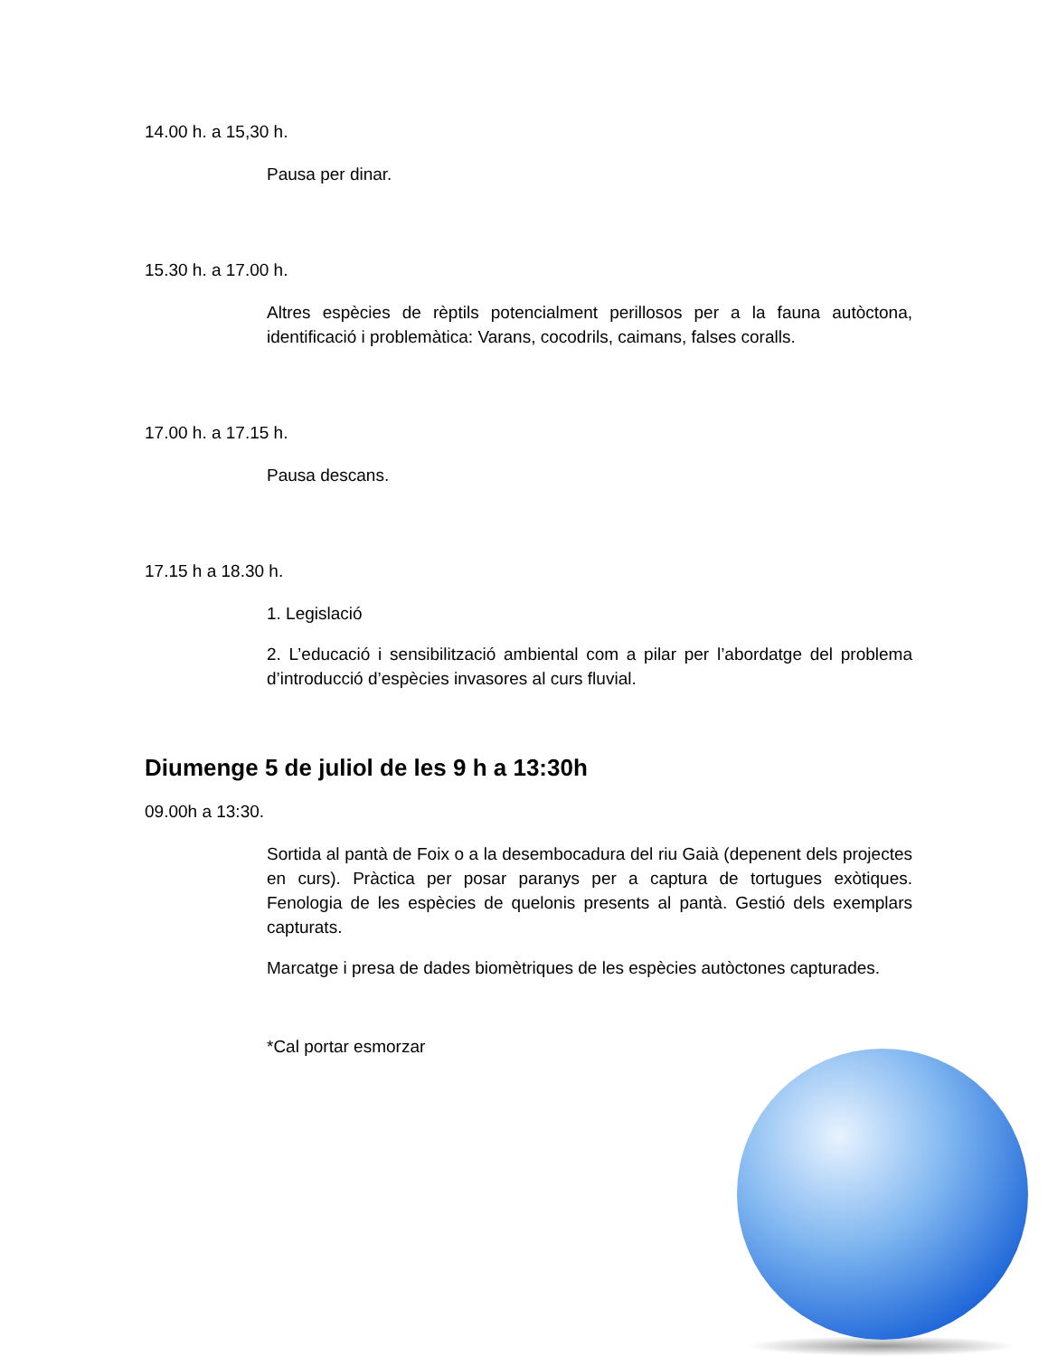14.00 h. a 15,30 h.
Pausa per dinar.
15.30 h. a 17.00 h.
Altres espècies de rèptils potencialment perillosos per a la fauna autòctona, identificació i problemàtica: Varans, cocodrils, caimans, falses coralls.
17.00 h. a 17.15 h.
Pausa descans.
17.15 h a 18.30 h.
1. Legislació
2. L’educació i sensibilització ambiental com a pilar per l’abordatge del problema d’introducció d’espècies invasores al curs fluvial.
Diumenge 5 de juliol de les 9 h a 13:30h
09.00h a 13:30.
Sortida al pantà de Foix o a la desembocadura del riu Gaià (depenent dels projectes en curs). Pràctica per posar paranys per a captura de tortugues exòtiques. Fenologia de les espècies de quelonis presents al pantà. Gestió dels exemplars capturats.
Marcatge i presa de dades biomètriques de les espècies autòctones capturades.
*Cal portar esmorzar